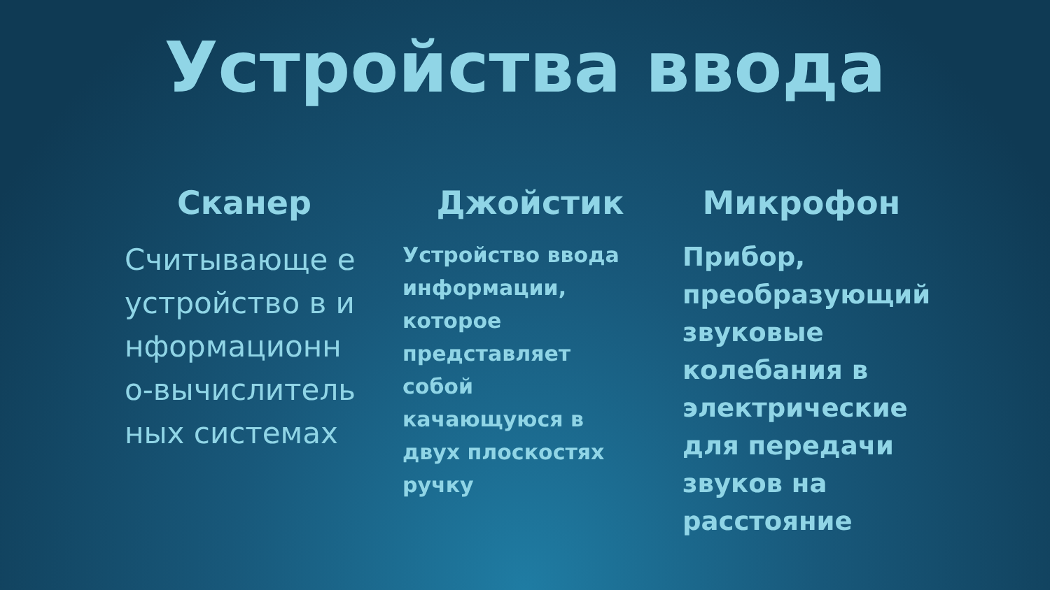Устройства ввода
Сканер
Считывающе е устройство в информационно-вычислительных системах
Джойстик
Устройство ввода информации, которое представляет собой качающуюся в двух плоскостях ручку
Микрофон
Прибор, преобразующий звуковые колебания в электрические для передачи звуков на расстояние